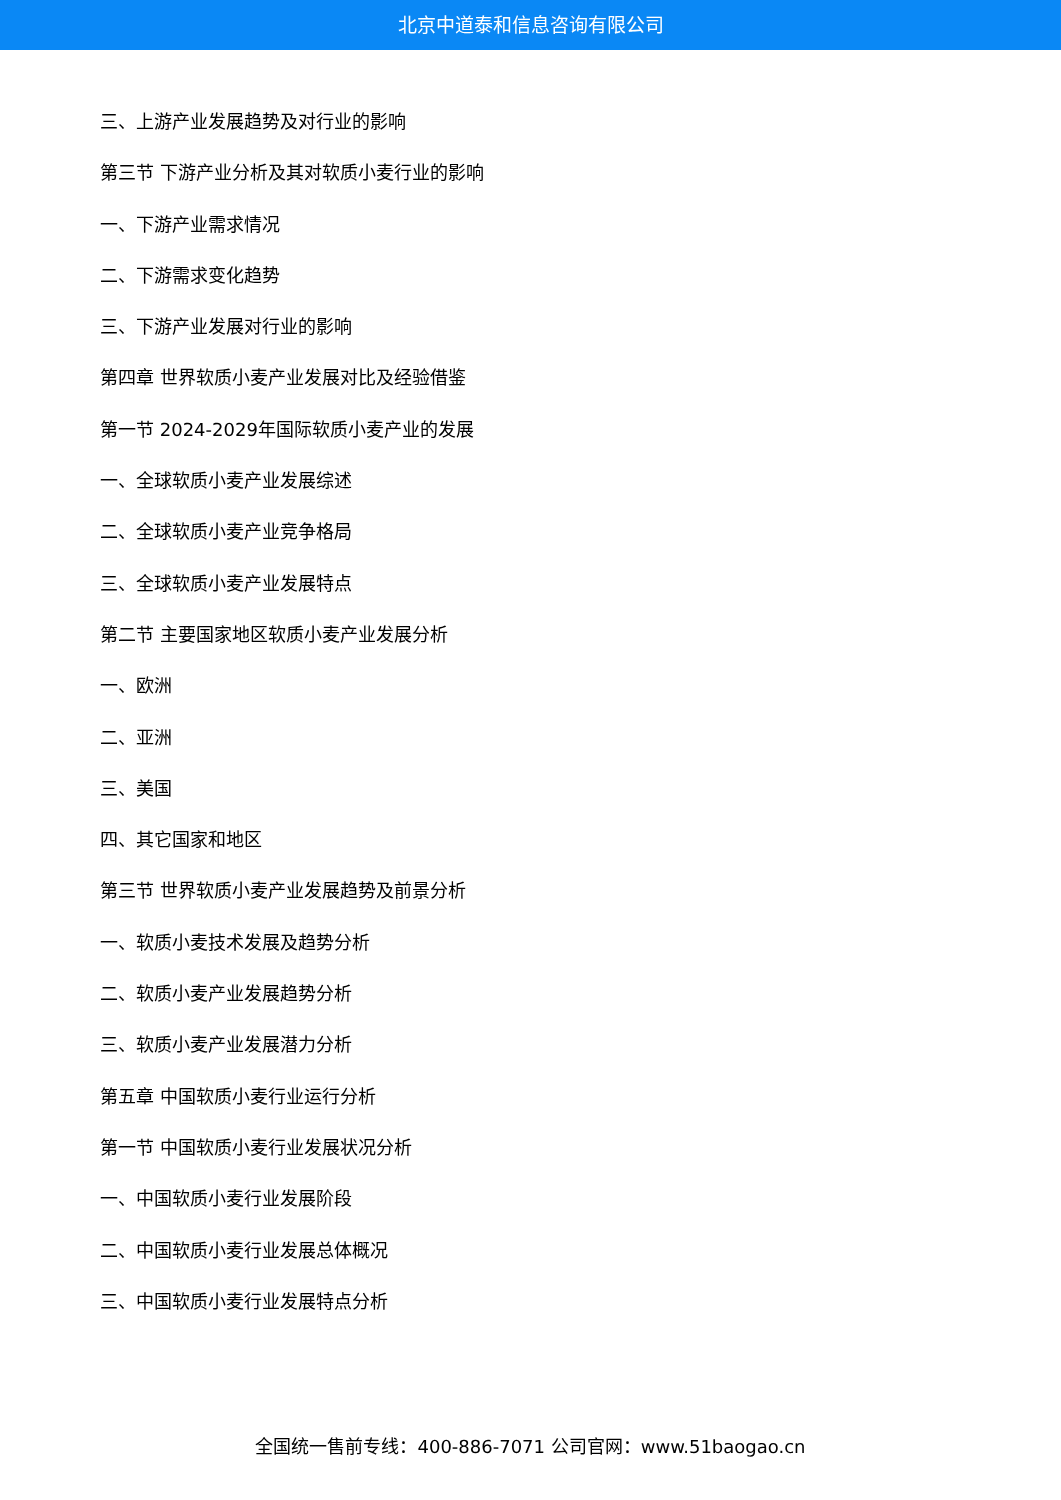北京中道泰和信息咨询有限公司
三、上游产业发展趋势及对行业的影响
第三节 下游产业分析及其对软质小麦行业的影响
一、下游产业需求情况
二、下游需求变化趋势
三、下游产业发展对行业的影响
第四章 世界软质小麦产业发展对比及经验借鉴
第一节 2024-2029年国际软质小麦产业的发展
一、全球软质小麦产业发展综述
二、全球软质小麦产业竞争格局
三、全球软质小麦产业发展特点
第二节 主要国家地区软质小麦产业发展分析
一、欧洲
二、亚洲
三、美国
四、其它国家和地区
第三节 世界软质小麦产业发展趋势及前景分析
一、软质小麦技术发展及趋势分析
二、软质小麦产业发展趋势分析
三、软质小麦产业发展潜力分析
第五章 中国软质小麦行业运行分析
第一节 中国软质小麦行业发展状况分析
一、中国软质小麦行业发展阶段
二、中国软质小麦行业发展总体概况
三、中国软质小麦行业发展特点分析
全国统一售前专线：400-886-7071 公司官网：www.51baogao.cn